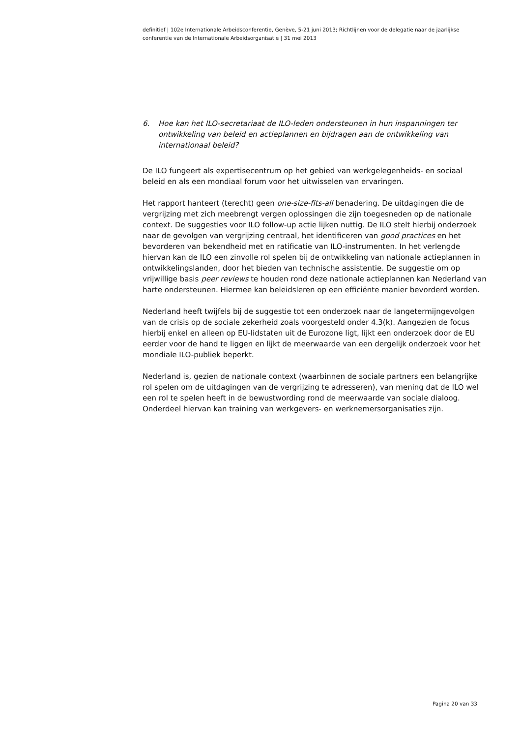definitief | 102e Internationale Arbeidsconferentie, Genève, 5-21 juni 2013; Richtlijnen voor de delegatie naar de jaarlijkse conferentie van de Internationale Arbeidsorganisatie | 31 mei 2013
6. Hoe kan het ILO-secretariaat de ILO-leden ondersteunen in hun inspanningen ter ontwikkeling van beleid en actieplannen en bijdragen aan de ontwikkeling van internationaal beleid?
De ILO fungeert als expertisecentrum op het gebied van werkgelegenheids- en sociaal beleid en als een mondiaal forum voor het uitwisselen van ervaringen.
Het rapport hanteert (terecht) geen one-size-fits-all benadering. De uitdagingen die de vergrijzing met zich meebrengt vergen oplossingen die zijn toegesneden op de nationale context. De suggesties voor ILO follow-up actie lijken nuttig. De ILO stelt hierbij onderzoek naar de gevolgen van vergrijzing centraal, het identificeren van good practices en het bevorderen van bekendheid met en ratificatie van ILO-instrumenten. In het verlengde hiervan kan de ILO een zinvolle rol spelen bij de ontwikkeling van nationale actieplannen in ontwikkelingslanden, door het bieden van technische assistentie. De suggestie om op vrijwillige basis peer reviews te houden rond deze nationale actieplannen kan Nederland van harte ondersteunen. Hiermee kan beleidsleren op een efficiënte manier bevorderd worden.
Nederland heeft twijfels bij de suggestie tot een onderzoek naar de langetermijngevolgen van de crisis op de sociale zekerheid zoals voorgesteld onder 4.3(k). Aangezien de focus hierbij enkel en alleen op EU-lidstaten uit de Eurozone ligt, lijkt een onderzoek door de EU eerder voor de hand te liggen en lijkt de meerwaarde van een dergelijk onderzoek voor het mondiale ILO-publiek beperkt.
Nederland is, gezien de nationale context (waarbinnen de sociale partners een belangrijke rol spelen om de uitdagingen van de vergrijzing te adresseren), van mening dat de ILO wel een rol te spelen heeft in de bewustwording rond de meerwaarde van sociale dialoog. Onderdeel hiervan kan training van werkgevers- en werknemersorganisaties zijn.
Pagina 20 van 33